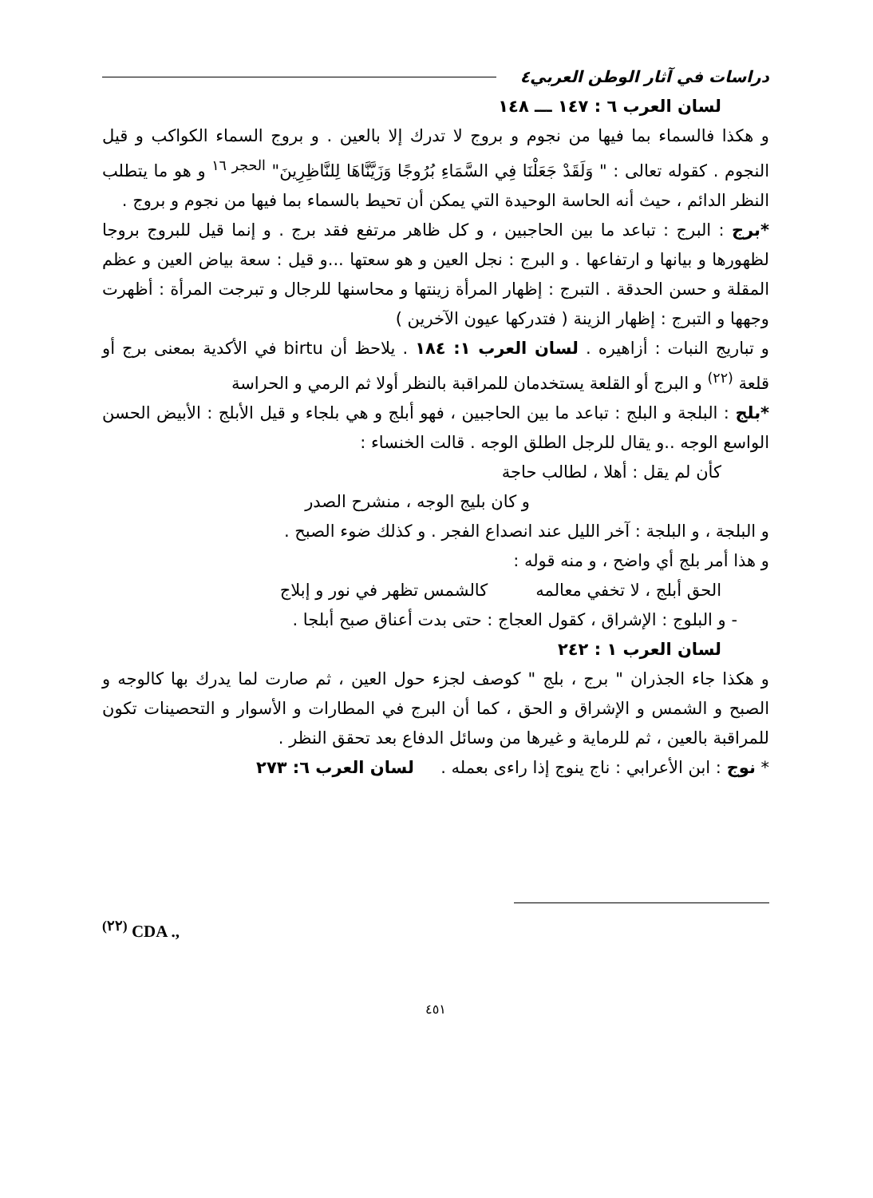دراسات في آثار الوطن العربي٤
لسان العرب ٦ : ١٤٧ ـــ ١٤٨
و هكذا فالسماء بما فيها من نجوم و بروج لا تدرك إلا بالعين . و بروج السماء الكواكب و قيل النجوم . كقوله تعالى : " وَلَقَدْ جَعَلْنَا فِي السَّمَاءِ بُرُوجًا وَزَيَّنَّاهَا لِلنَّاظِرِينَ" <sup>الحجر ١٦</sup> و هو ما يتطلب النظر الدائم ، حيث أنه الحاسة الوحيدة التي يمكن أن تحيط بالسماء بما فيها من نجوم و بروج .
*برج : البرج : تباعد ما بين الحاجبين ، و كل ظاهر مرتفع فقد برج . و إنما قيل للبروج بروجا لظهورها و بيانها و ارتفاعها . و البرج : نجل العين و هو سعتها ...و قيل : سعة بياض العين و عظم المقلة و حسن الحدقة . التبرج : إظهار المرأة زينتها و محاسنها للرجال و تبرجت المرأة : أظهرت وجهها و التبرج : إظهار الزينة ( فتدركها عيون الآخرين )
و تباريج النبات : أزاهيره . لسان العرب ١: ١٨٤ . يلاحظ أن birtu في الأكدية بمعنى برج أو قلعة <sup>(٢٢)</sup> و البرج أو القلعة يستخدمان للمراقبة بالنظر أولا ثم الرمي و الحراسة
*بلج : البلجة و البلج : تباعد ما بين الحاجبين ، فهو أبلج و هي بلجاء و قيل الأبلج : الأبيض الحسن الواسع الوجه ..و يقال للرجل الطلق الوجه . قالت الخنساء :
كأن لم يقل : أهلا ، لطالب حاجة
و كان بليج الوجه ، منشرح الصدر
و البلجة ، و البلجة : آخر الليل عند انصداع الفجر . و كذلك ضوء الصبح .
و هذا أمر بلج أي واضح ، و منه قوله :
الحق أبلج ، لا تخفي معالمه كالشمس تظهر في نور و إبلاج
- و البلوج : الإشراق ، كقول العجاج : حتى بدت أعناق صبح أبلجا .
لسان العرب ١ : ٢٤٢
و هكذا جاء الجذران " برج ، بلج " كوصف لجزء حول العين ، ثم صارت لما يدرك بها كالوجه و الصبح و الشمس و الإشراق و الحق ، كما أن البرج في المطارات و الأسوار و التحصينات تكون للمراقبة بالعين ، ثم للرماية و غيرها من وسائل الدفاع بعد تحقق النظر .
* نوج : ابن الأعرابي : ناج ينوج إذا راءى بعمله . لسان العرب ٦: ٢٧٣
<sup>(٢٢)</sup> CDA .,
٤٥١